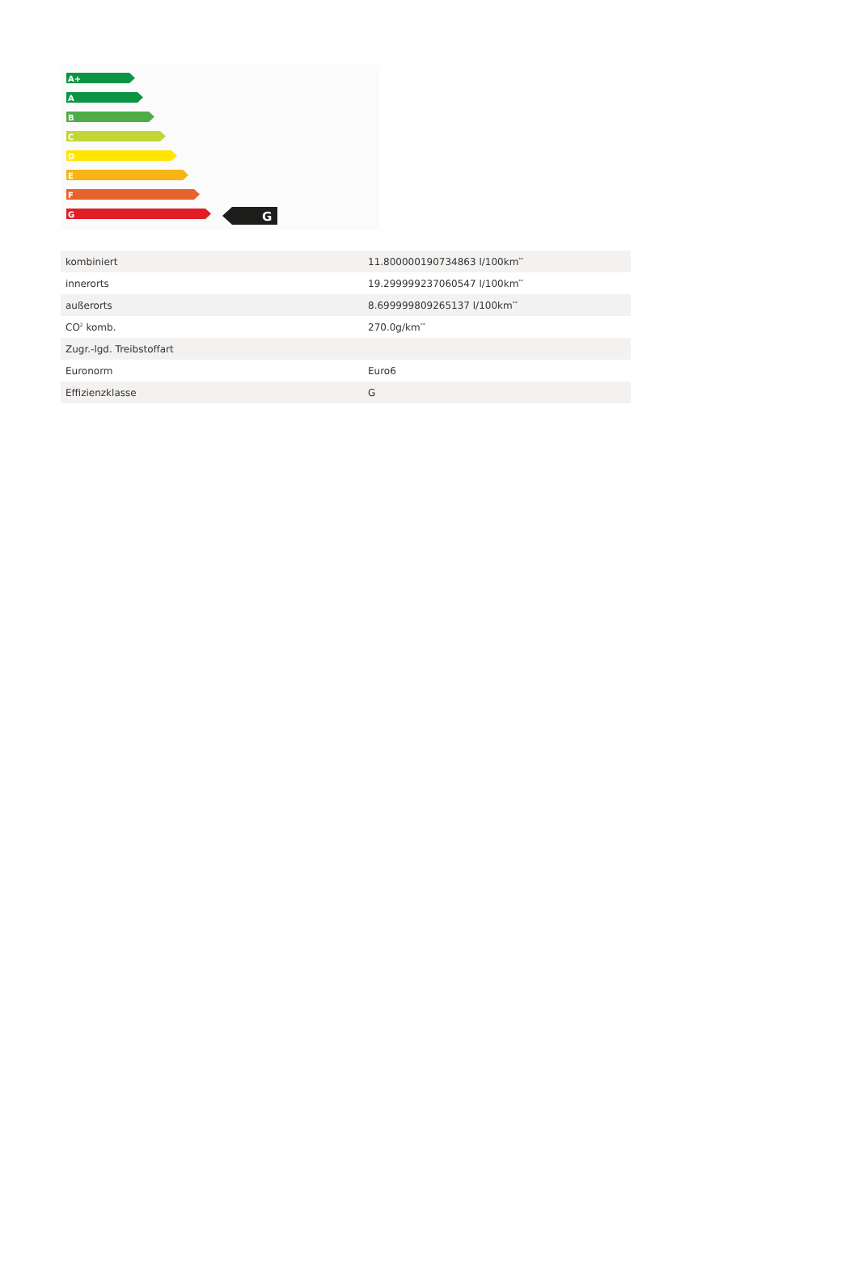A+
A
B
C
D
E
F
G
G
| kombiniert | 11.800000190734863 l/100km<sup>**</sup> |
| innerorts | 19.299999237060547 l/100km<sup>**</sup> |
| außerorts | 8.699999809265137 l/100km<sup>**</sup> |
| CO<sup>2</sup> komb. | 270.0g/km<sup>**</sup> |
| Zugr.-lgd. Treibstoffart | |
| Euronorm | Euro6 |
| Effizienzklasse | G |